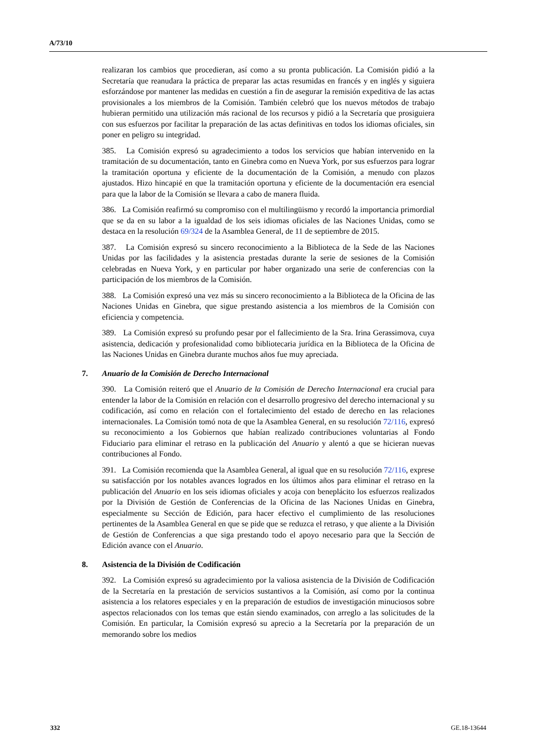A/73/10
realizaran los cambios que procedieran, así como a su pronta publicación. La Comisión pidió a la Secretaría que reanudara la práctica de preparar las actas resumidas en francés y en inglés y siguiera esforzándose por mantener las medidas en cuestión a fin de asegurar la remisión expeditiva de las actas provisionales a los miembros de la Comisión. También celebró que los nuevos métodos de trabajo hubieran permitido una utilización más racional de los recursos y pidió a la Secretaría que prosiguiera con sus esfuerzos por facilitar la preparación de las actas definitivas en todos los idiomas oficiales, sin poner en peligro su integridad.
385. La Comisión expresó su agradecimiento a todos los servicios que habían intervenido en la tramitación de su documentación, tanto en Ginebra como en Nueva York, por sus esfuerzos para lograr la tramitación oportuna y eficiente de la documentación de la Comisión, a menudo con plazos ajustados. Hizo hincapié en que la tramitación oportuna y eficiente de la documentación era esencial para que la labor de la Comisión se llevara a cabo de manera fluida.
386. La Comisión reafirmó su compromiso con el multilingüismo y recordó la importancia primordial que se da en su labor a la igualdad de los seis idiomas oficiales de las Naciones Unidas, como se destaca en la resolución 69/324 de la Asamblea General, de 11 de septiembre de 2015.
387. La Comisión expresó su sincero reconocimiento a la Biblioteca de la Sede de las Naciones Unidas por las facilidades y la asistencia prestadas durante la serie de sesiones de la Comisión celebradas en Nueva York, y en particular por haber organizado una serie de conferencias con la participación de los miembros de la Comisión.
388. La Comisión expresó una vez más su sincero reconocimiento a la Biblioteca de la Oficina de las Naciones Unidas en Ginebra, que sigue prestando asistencia a los miembros de la Comisión con eficiencia y competencia.
389. La Comisión expresó su profundo pesar por el fallecimiento de la Sra. Irina Gerassimova, cuya asistencia, dedicación y profesionalidad como bibliotecaria jurídica en la Biblioteca de la Oficina de las Naciones Unidas en Ginebra durante muchos años fue muy apreciada.
7. Anuario de la Comisión de Derecho Internacional
390. La Comisión reiteró que el Anuario de la Comisión de Derecho Internacional era crucial para entender la labor de la Comisión en relación con el desarrollo progresivo del derecho internacional y su codificación, así como en relación con el fortalecimiento del estado de derecho en las relaciones internacionales. La Comisión tomó nota de que la Asamblea General, en su resolución 72/116, expresó su reconocimiento a los Gobiernos que habían realizado contribuciones voluntarias al Fondo Fiduciario para eliminar el retraso en la publicación del Anuario y alentó a que se hicieran nuevas contribuciones al Fondo.
391. La Comisión recomienda que la Asamblea General, al igual que en su resolución 72/116, exprese su satisfacción por los notables avances logrados en los últimos años para eliminar el retraso en la publicación del Anuario en los seis idiomas oficiales y acoja con beneplácito los esfuerzos realizados por la División de Gestión de Conferencias de la Oficina de las Naciones Unidas en Ginebra, especialmente su Sección de Edición, para hacer efectivo el cumplimiento de las resoluciones pertinentes de la Asamblea General en que se pide que se reduzca el retraso, y que aliente a la División de Gestión de Conferencias a que siga prestando todo el apoyo necesario para que la Sección de Edición avance con el Anuario.
8. Asistencia de la División de Codificación
392. La Comisión expresó su agradecimiento por la valiosa asistencia de la División de Codificación de la Secretaría en la prestación de servicios sustantivos a la Comisión, así como por la continua asistencia a los relatores especiales y en la preparación de estudios de investigación minuciosos sobre aspectos relacionados con los temas que están siendo examinados, con arreglo a las solicitudes de la Comisión. En particular, la Comisión expresó su aprecio a la Secretaría por la preparación de un memorando sobre los medios
332 GE.18-13644